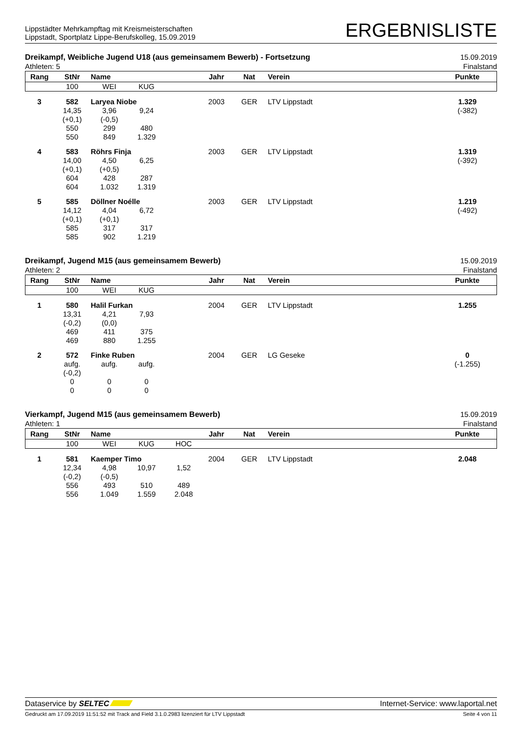Lippstädter Mehrkampftag mit Kreismeisterschaften
Lippstadt, Sportplatz Lippe-Berufskolleg, 15.09.2019
ERGEBNISLISTE
Dreikampf, Weibliche Jugend U18 (aus gemeinsamem Bewerb) - Fortsetzung
Athleten: 5
15.09.2019
Finalstand
| Rang | StNr | Name | | | Jahr | Nat | Verein | Punkte |
| --- | --- | --- | --- | --- | --- | --- | --- | --- |
| | 100 | WEI | KUG | | | | | |
| 3 | 582 | Laryea Niobe | | | 2003 | GER | LTV Lippstadt | 1.329 |
| | 14,35 (+0,1) 550 550 | 3,96 (-0,5) 299 849 | 9,24 480 1.329 | | | | | (-382) |
| 4 | 583 | Röhrs Finja | | | 2003 | GER | LTV Lippstadt | 1.319 |
| | 14,00 (+0,1) 604 604 | 4,50 (+0,5) 428 1.032 | 6,25 287 1.319 | | | | | (-392) |
| 5 | 585 | Döllner Noélle | | | 2003 | GER | LTV Lippstadt | 1.219 |
| | 14,12 (+0,1) 585 585 | 4,04 (+0,1) 317 902 | 6,72 317 1.219 | | | | | (-492) |
Dreikampf, Jugend M15 (aus gemeinsamem Bewerb)
Athleten: 2
15.09.2019
Finalstand
| Rang | StNr | Name | | | Jahr | Nat | Verein | Punkte |
| --- | --- | --- | --- | --- | --- | --- | --- | --- |
| | 100 | WEI | KUG | | | | | |
| 1 | 580 | Halil Furkan | | | 2004 | GER | LTV Lippstadt | 1.255 |
| | 13,31 (-0,2) 469 469 | 4,21 (0,0) 411 880 | 7,93 375 1.255 | | | | | |
| 2 | 572 | Finke Ruben | | | 2004 | GER | LG Geseke | 0 |
| | aufg. (-0,2) 0 0 | aufg. 0 0 | aufg. 0 0 | | | | | (-1.255) |
Vierkampf, Jugend M15 (aus gemeinsamem Bewerb)
Athleten: 1
15.09.2019
Finalstand
| Rang | StNr | Name | | | Jahr | Nat | Verein | Punkte |
| --- | --- | --- | --- | --- | --- | --- | --- | --- |
| | 100 | WEI | KUG | HOC | | | | |
| 1 | 581 | Kaemper Timo | | | 2004 | GER | LTV Lippstadt | 2.048 |
| | 12,34 (-0,2) 556 556 | 4,98 (-0,5) 493 1.049 | 10,97 510 1.559 | 1,52 489 2.048 | | | | |
Dataservice by SELTEC Internet-Service: www.laportal.net
Gedruckt am 17.09.2019 11:51:52 mit Track and Field 3.1.0.2983 lizenziert für LTV Lippstadt
Seite 4 von 11